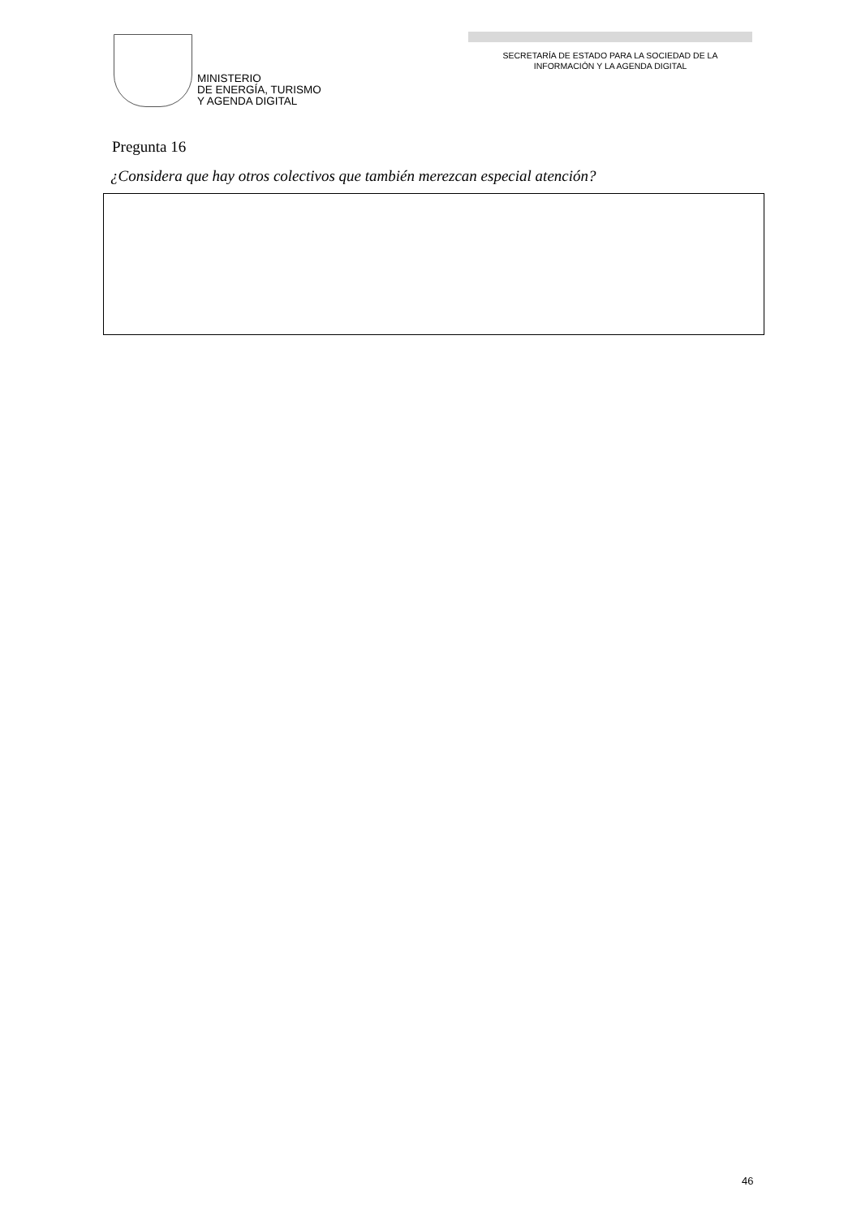MINISTERIO
DE ENERGÍA, TURISMO
Y AGENDA DIGITAL
SECRETARÍA DE ESTADO PARA LA SOCIEDAD DE LA
INFORMACIÓN Y LA AGENDA DIGITAL
Pregunta 16
¿Considera que hay otros colectivos que también merezcan especial atención?
46